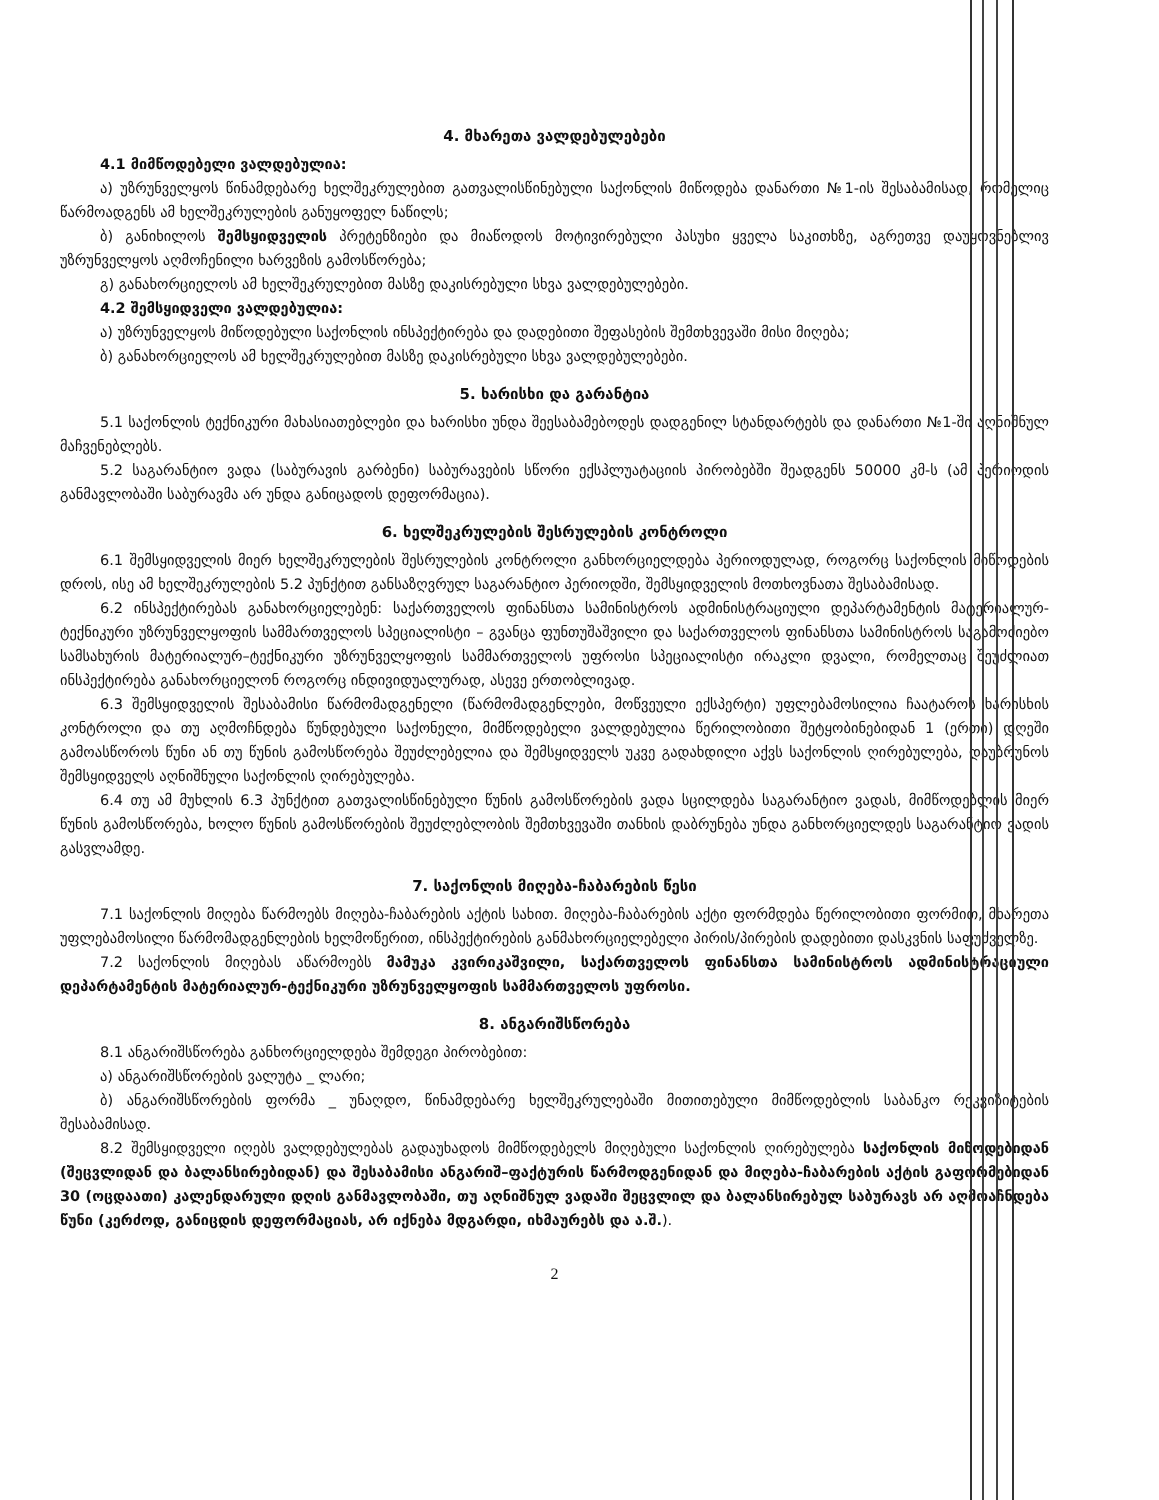4. მხარეთა ვალდებულებები
4.1 მიმწოდებელი ვალდებულია:
ა) უზრუნველყოს წინამდებარე ხელშეკრულებით გათვალისწინებული საქონლის მიწოდება დანართი №1-ის შესაბამისად, რომელიც წარმოადგენს ამ ხელშეკრულების განუყოფელ ნაწილს;
ბ) განიხილოს შემსყიდველის პრეტენზიები და მიაწოდოს მოტივირებული პასუხი ყველა საკითხზე, აგრეთვე დაუყოვნებლივ უზრუნველყოს აღმოჩენილი ხარვეზის გამოსწორება;
გ) განახორციელოს ამ ხელშეკრულებით მასზე დაკისრებული სხვა ვალდებულებები.
4.2 შემსყიდველი ვალდებულია:
ა) უზრუნველყოს მიწოდებული საქონლის ინსპექტირება და დადებითი შეფასების შემთხვევაში მისი მიღება;
ბ) განახორციელოს ამ ხელშეკრულებით მასზე დაკისრებული სხვა ვალდებულებები.
5. ხარისხი და გარანტია
5.1 საქონლის ტექნიკური მახასიათებლები და ხარისხი უნდა შეესაბამებოდეს დადგენილ სტანდარტებს და დანართი №1-ში აღნიშნულ მაჩვენებლებს.
5.2 საგარანტიო ვადა (საბურავის გარბენი) საბურავების სწორი ექსპლუატაციის პირობებში შეადგენს 50000 კმ-ს (ამ პერიოდის განმავლობაში საბურავმა არ უნდა განიცადოს დეფორმაცია).
6. ხელშეკრულების შესრულების კონტროლი
6.1 შემსყიდველის მიერ ხელშეკრულების შესრულების კონტროლი განხორციელდება პერიოდულად, როგორც საქონლის მიწოდების დროს, ისე ამ ხელშეკრულების 5.2 პუნქტით განსაზღვრულ საგარანტიო პერიოდში, შემსყიდველის მოთხოვნათა შესაბამისად.
6.2 ინსპექტირებას განახორციელებენ: საქართველოს ფინანსთა სამინისტროს ადმინისტრაციული დეპარტამენტის მატერიალურ-ტექნიკური უზრუნველყოფის სამმართველოს სპეციალისტი – გვანცა ფუნთუშაშვილი და საქართველოს ფინანსთა სამინისტროს საგამოძიებო სამსახურის მატერიალურ–ტექნიკური უზრუნველყოფის სამმართველოს უფროსი სპეციალისტი ირაკლი დვალი, რომელთაც შეუძლიათ ინსპექტირება განახორციელონ როგორც ინდივიდუალურად, ასევე ერთობლივად.
6.3 შემსყიდველის შესაბამისი წარმომადგენელი (წარმომადგენლები, მოწვეული ექსპერტი) უფლებამოსილია ჩაატაროს ხარისხის კონტროლი და თუ აღმოჩნდება წუნდებული საქონელი, მიმწოდებელი ვალდებულია წერილობითი შეტყობინებიდან 1 (ერთი) დღეში გამოასწოროს წუნი ან თუ წუნის გამოსწორება შეუძლებელია და შემსყიდველს უკვე გადახდილი აქვს საქონლის ღირებულება, დაუბრუნოს შემსყიდველს აღნიშნული საქონლის ღირებულება.
6.4 თუ ამ მუხლის 6.3 პუნქტით გათვალისწინებული წუნის გამოსწორების ვადა სცილდება საგარანტიო ვადას, მიმწოდებლის მიერ წუნის გამოსწორება, ხოლო წუნის გამოსწორების შეუძლებლობის შემთხვევაში თანხის დაბრუნება უნდა განხორციელდეს საგარანტიო ვადის გასვლამდე.
7. საქონლის მიღება-ჩაბარების წესი
7.1 საქონლის მიღება წარმოებს მიღება-ჩაბარების აქტის სახით. მიღება-ჩაბარების აქტი ფორმდება წერილობითი ფორმით, მხარეთა უფლებამოსილი წარმომადგენლების ხელმოწერით, ინსპექტირების განმახორციელებელი პირის/პირების დადებითი დასკვნის საფუძველზე.
7.2 საქონლის მიღებას აწარმოებს მამუკა კვირიკაშვილი, საქართველოს ფინანსთა სამინისტროს ადმინისტრაციული დეპარტამენტის მატერიალურ-ტექნიკური უზრუნველყოფის სამმართველოს უფროსი.
8. ანგარიშსწორება
8.1 ანგარიშსწორება განხორციელდება შემდეგი პირობებით:
ა) ანგარიშსწორების ვალუტა _ ლარი;
ბ) ანგარიშსწორების ფორმა _ უნაღდო, წინამდებარე ხელშეკრულებაში მითითებული მიმწოდებლის საბანკო რეკვიზიტების შესაბამისად.
8.2 შემსყიდველი იღებს ვალდებულებას გადაუხადოს მიმწოდებელს მიღებული საქონლის ღირებულება საქონლის მიწოდებიდან (შეცვლიდან და ბალანსირებიდან) და შესაბამისი ანგარიშ–ფაქტურის წარმოდგენიდან და მიღება-ჩაბარების აქტის გაფორმებიდან 30 (ოცდაათი) კალენდარული დღის განმავლობაში, თუ აღნიშნულ ვადაში შეცვლილ და ბალანსირებულ საბურავს არ აღმოაჩნდება წუნი (კერძოდ, განიცდის დეფორმაციას, არ იქნება მდგარდი, იხმაურებს და ა.შ.).
2